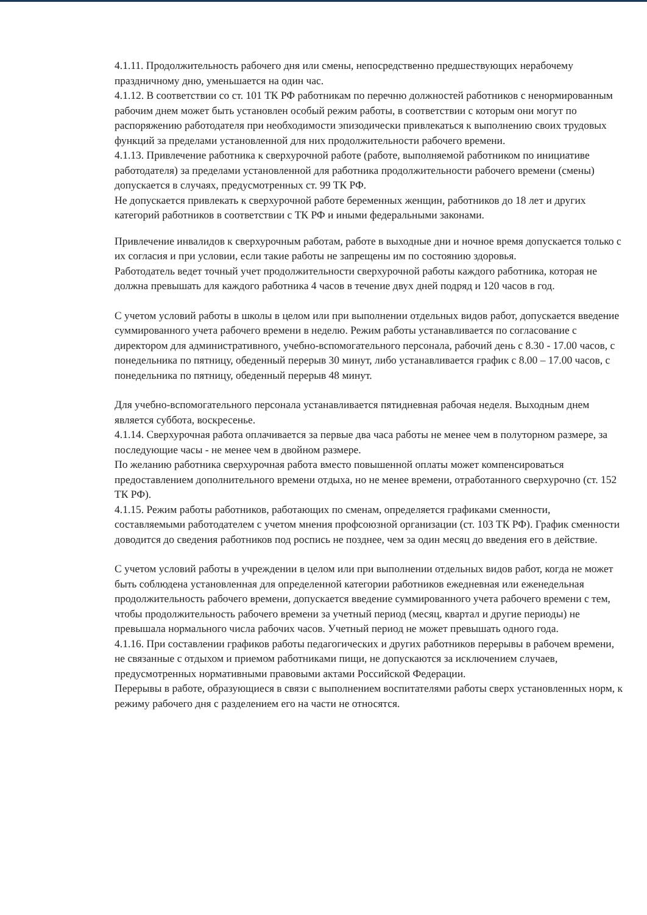4.1.11. Продолжительность рабочего дня или смены, непосредственно предшествующих нерабочему праздничному дню, уменьшается на один час.
4.1.12. В соответствии со ст. 101 ТК РФ работникам по перечню должностей работников с ненормированным рабочим днем может быть установлен особый режим работы, в соответствии с которым они могут по распоряжению работодателя при необходимости эпизодически привлекаться к выполнению своих трудовых функций за пределами установленной для них продолжительности рабочего времени.
4.1.13. Привлечение работника к сверхурочной работе (работе, выполняемой работником по инициативе работодателя) за пределами установленной для работника продолжительности рабочего времени (смены) допускается в случаях, предусмотренных ст. 99 ТК РФ.
Не допускается привлекать к сверхурочной работе беременных женщин, работников до 18 лет и других категорий работников в соответствии с ТК РФ и иными федеральными законами.
Привлечение инвалидов к сверхурочным работам, работе в выходные дни и ночное время допускается только с их согласия и при условии, если такие работы не запрещены им по состоянию здоровья.
Работодатель ведет точный учет продолжительности сверхурочной работы каждого работника, которая не должна превышать для каждого работника 4 часов в течение двух дней подряд и 120 часов в год.
С учетом условий работы в школы в целом или при выполнении отдельных видов работ, допускается введение суммированного учета рабочего времени в неделю. Режим работы устанавливается по согласование с директором для административного, учебно-вспомогательного персонала, рабочий день с 8.30 - 17.00 часов, с понедельника по пятницу, обеденный перерыв 30 минут, либо устанавливается график с 8.00 – 17.00 часов, с понедельника по пятницу, обеденный перерыв 48 минут.
Для учебно-вспомогательного персонала устанавливается пятидневная рабочая неделя. Выходным днем является суббота, воскресенье.
4.1.14. Сверхурочная работа оплачивается за первые два часа работы не менее чем в полуторном размере, за последующие часы - не менее чем в двойном размере.
По желанию работника сверхурочная работа вместо повышенной оплаты может компенсироваться предоставлением дополнительного времени отдыха, но не менее времени, отработанного сверхурочно (ст. 152 ТК РФ).
4.1.15. Режим работы работников, работающих по сменам, определяется графиками сменности, составляемыми работодателем с учетом мнения профсоюзной организации (ст. 103 ТК РФ). График сменности доводится до сведения работников под роспись не позднее, чем за один месяц до введения его в действие.
С учетом условий работы в учреждении в целом или при выполнении отдельных видов работ, когда не может быть соблюдена установленная для определенной категории работников ежедневная или еженедельная продолжительность рабочего времени, допускается введение суммированного учета рабочего времени с тем, чтобы продолжительность рабочего времени за учетный период (месяц, квартал и другие периоды) не превышала нормального числа рабочих часов. Учетный период не может превышать одного года.
4.1.16. При составлении графиков работы педагогических и других работников перерывы в рабочем времени, не связанные с отдыхом и приемом работниками пищи, не допускаются за исключением случаев, предусмотренных нормативными правовыми актами Российской Федерации.
Перерывы в работе, образующиеся в связи с выполнением воспитателями работы сверх установленных норм, к режиму рабочего дня с разделением его на части не относятся.